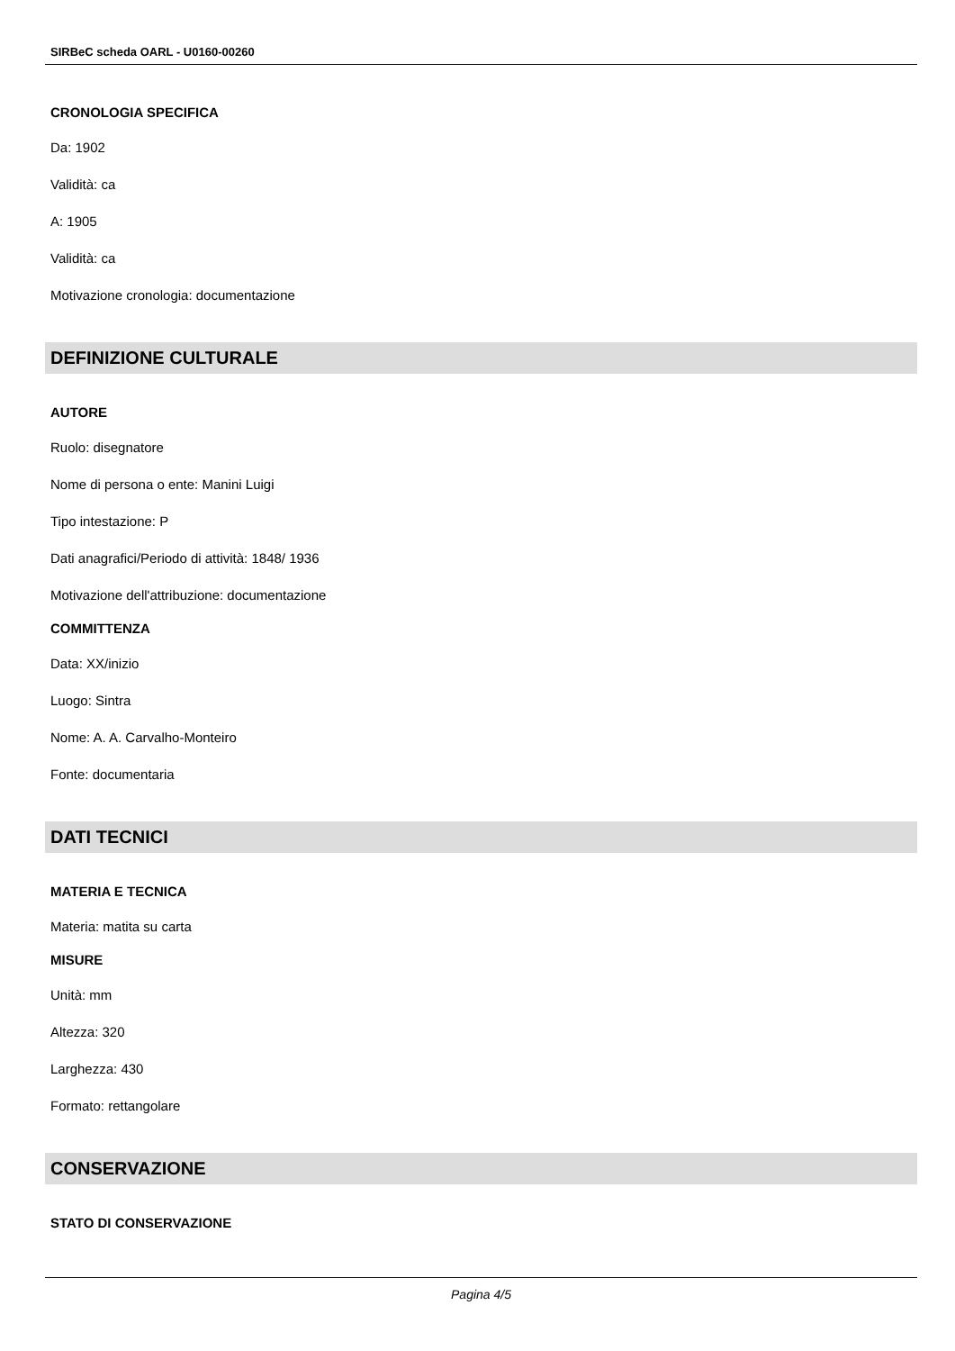SIRBeC scheda OARL - U0160-00260
CRONOLOGIA SPECIFICA
Da: 1902
Validità: ca
A: 1905
Validità: ca
Motivazione cronologia: documentazione
DEFINIZIONE CULTURALE
AUTORE
Ruolo: disegnatore
Nome di persona o ente: Manini Luigi
Tipo intestazione: P
Dati anagrafici/Periodo di attività: 1848/ 1936
Motivazione dell'attribuzione: documentazione
COMMITTENZA
Data: XX/inizio
Luogo: Sintra
Nome: A. A. Carvalho-Monteiro
Fonte: documentaria
DATI TECNICI
MATERIA E TECNICA
Materia: matita su carta
MISURE
Unità: mm
Altezza: 320
Larghezza: 430
Formato: rettangolare
CONSERVAZIONE
STATO DI CONSERVAZIONE
Pagina 4/5